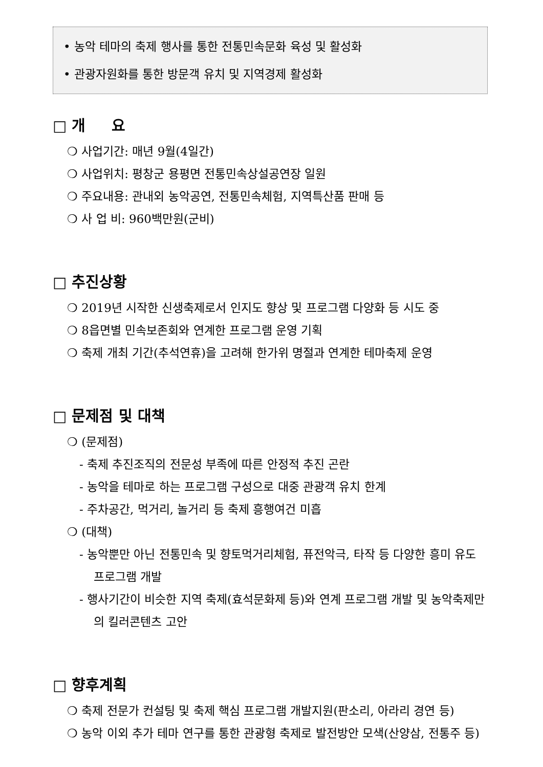• 농악 테마의 축제 행사를 통한 전통민속문화 육성 및 활성화
• 관광자원화를 통한 방문객 유치 및 지역경제 활성화
□ 개 요
❍ 사업기간: 매년 9월(4일간)
❍ 사업위치: 평창군 용평면 전통민속상설공연장 일원
❍ 주요내용: 관내외 농악공연, 전통민속체험, 지역특산품 판매 등
❍ 사 업 비: 960백만원(군비)
□ 추진상황
❍ 2019년 시작한 신생축제로서 인지도 향상 및 프로그램 다양화 등 시도 중
❍ 8읍면별 민속보존회와 연계한 프로그램 운영 기획
❍ 축제 개최 기간(추석연휴)을 고려해 한가위 명절과 연계한 테마축제 운영
□ 문제점 및 대책
❍ (문제점)
- 축제 추진조직의 전문성 부족에 따른 안정적 추진 곤란
- 농악을 테마로 하는 프로그램 구성으로 대중 관광객 유치 한계
- 주차공간, 먹거리, 놀거리 등 축제 흥행여건 미흡
❍ (대책)
- 농악뿐만 아닌 전통민속 및 향토먹거리체험, 퓨전악극, 타작 등 다양한 흥미 유도 프로그램 개발
- 행사기간이 비슷한 지역 축제(효석문화제 등)와 연계 프로그램 개발 및 농악축제만의 킬러콘텐츠 고안
□ 향후계획
❍ 축제 전문가 컨설팅 및 축제 핵심 프로그램 개발지원(판소리, 아라리 경연 등)
❍ 농악 이외 추가 테마 연구를 통한 관광형 축제로 발전방안 모색(산양삼, 전통주 등)